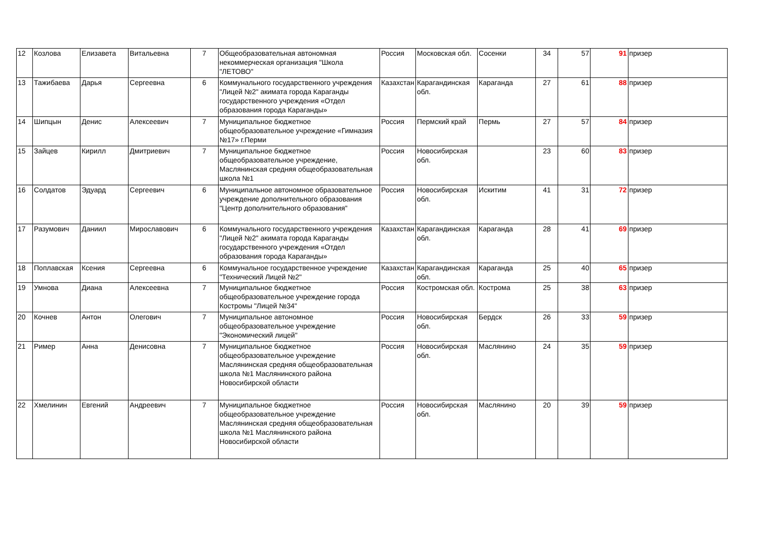| 12 | Козлова | Елизавета | Витальевна | 7 | Общеобразовательная автономная некоммерческая организация "Школа "ЛЕТОВО" | Россия | Московская обл. | Сосенки | 34 | 57 | 91 | призер |
| 13 | Тажибаева | Дарья | Сергеевна | 6 | Коммунального государственного учреждения "Лицей №2" акимата города Караганды государственного учреждения «Отдел образования города Караганды» | Казахстан | Карагандинская обл. | Караганда | 27 | 61 | 88 | призер |
| 14 | Шипцын | Денис | Алексеевич | 7 | Муниципальное бюджетное общеобразовательное учреждение «Гимназия №17» г.Перми | Россия | Пермский край | Пермь | 27 | 57 | 84 | призер |
| 15 | Зайцев | Кирилл | Дмитриевич | 7 | Муниципальное бюджетное общеобразовательное учреждение, Маслянинская средняя общеобразовательная школа №1 | Россия | Новосибирская обл. | | 23 | 60 | 83 | призер |
| 16 | Солдатов | Эдуард | Сергеевич | 6 | Муниципальное автономное образовательное учреждение дополнительного образования "Центр дополнительного образования" | Россия | Новосибирская обл. | Искитим | 41 | 31 | 72 | призер |
| 17 | Разумович | Даниил | Мирославович | 6 | Коммунального государственного учреждения "Лицей №2" акимата города Караганды государственного учреждения «Отдел образования города Караганды» | Казахстан | Карагандинская обл. | Караганда | 28 | 41 | 69 | призер |
| 18 | Поплавская | Ксения | Сергеевна | 6 | Коммунальное государственное учреждение "Технический Лицей №2" | Казахстан | Карагандинская обл. | Караганда | 25 | 40 | 65 | призер |
| 19 | Умнова | Диана | Алексеевна | 7 | Муниципальное бюджетное общеобразовательное учреждение города Костромы "Лицей №34" | Россия | Костромская обл. | Кострома | 25 | 38 | 63 | призер |
| 20 | Кочнев | Антон | Олегович | 7 | Муниципальное автономное общеобразовательное учреждение "Экономический лицей" | Россия | Новосибирская обл. | Бердск | 26 | 33 | 59 | призер |
| 21 | Ример | Анна | Денисовна | 7 | Муниципальное бюджетное общеобразовательное учреждение Маслянинская средняя общеобразовательная школа №1 Маслянинского района Новосибирской области | Россия | Новосибирская обл. | Маслянино | 24 | 35 | 59 | призер |
| 22 | Хмелинин | Евгений | Андреевич | 7 | Муниципальное бюджетное общеобразовательное учреждение Маслянинская средняя общеобразовательная школа №1 Маслянинского района Новосибирской области | Россия | Новосибирская обл. | Маслянино | 20 | 39 | 59 | призер |